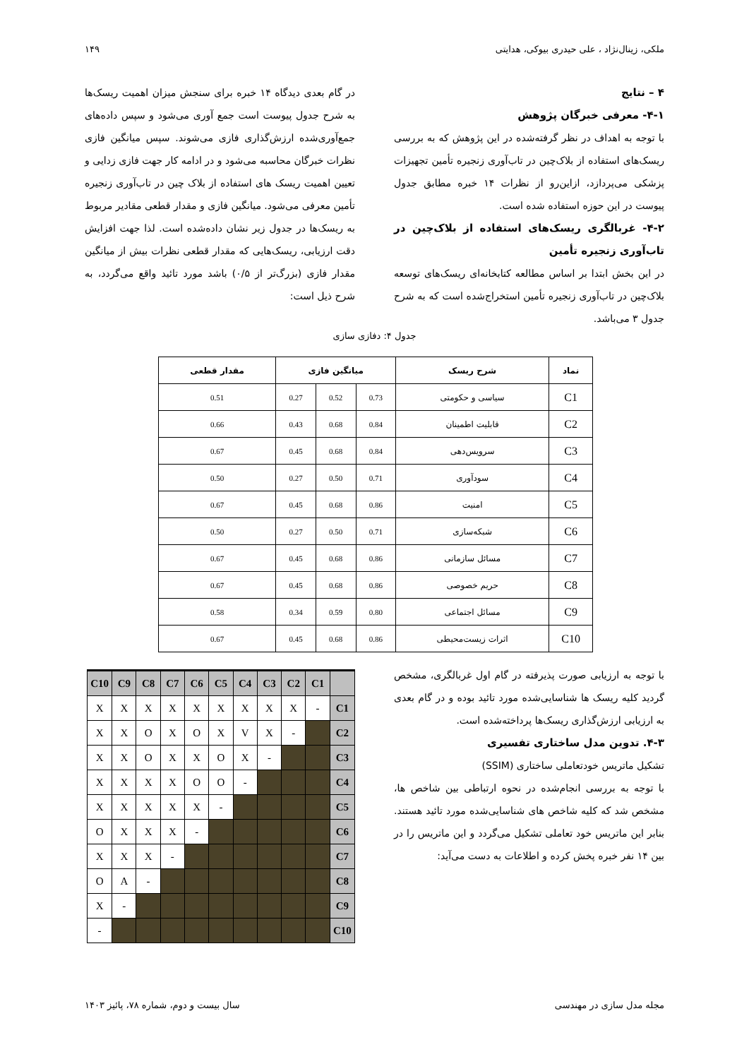ملکی، زینال‌نژاد ، علی حیدری بیوکی، هدایتی ۱۴۹
۴ – نتایج
۴-۱- معرفی خبرگان پژوهش
با توجه به اهداف در نظر گرفته‌شده در این پژوهش که به بررسی ریسک‌های استفاده از بلاک‌چین در تاب‌آوری زنجیره تأمین تجهیزات پزشکی می‌پردازد، ازاین‌رو از نظرات ۱۴ خبره مطابق جدول پیوست در این حوزه استفاده شده است.
۴-۲- غربالگری ریسک‌های استفاده از بلاک‌چین در تاب‌آوری زنجیره تأمین
در این بخش ابتدا بر اساس مطالعه کتابخانه‌ای ریسک‌های توسعه بلاک‌چین در تاب‌آوری زنجیره تأمین استخراج‌شده است که به شرح جدول ۳ می‌باشد.
در گام بعدی دیدگاه ۱۴ خبره برای سنجش میزان اهمیت ریسک‌ها به شرح جدول پیوست است جمع آوری می‌شود و سپس داده‌های جمع‌آوری‌شده ارزش‌گذاری فازی می‌شوند. سپس میانگین فازی نظرات خبرگان محاسبه می‌شود و در ادامه کار جهت فازی زدایی و تعیین اهمیت ریسک های استفاده از بلاک چین در تاب‌آوری زنجیره تأمین معرفی می‌شود. میانگین فازی و مقدار قطعی مقادیر مربوط به ریسک‌ها در جدول زیر نشان داده‌شده است. لذا جهت افزایش دقت ارزیابی، ریسک‌هایی که مقدار قطعی نظرات بیش از میانگین مقدار فازی (بزرگ‌تر از ۰/۵) باشد مورد تائید واقع می‌گردد، به شرح ذیل است:
جدول ۴: دفازی سازی
| نماد | شرح ریسک | میانگین فازی | | | مقدار قطعی |
| --- | --- | --- | --- | --- | --- |
| C1 | سیاسی و حکومتی | 0.73 | 0.52 | 0.27 | 0.51 |
| C2 | قابلیت اطمینان | 0.84 | 0.68 | 0.43 | 0.66 |
| C3 | سرویس‌دهی | 0.84 | 0.68 | 0.45 | 0.67 |
| C4 | سودآوری | 0.71 | 0.50 | 0.27 | 0.50 |
| C5 | امنیت | 0.86 | 0.68 | 0.45 | 0.67 |
| C6 | شبکه‌سازی | 0.71 | 0.50 | 0.27 | 0.50 |
| C7 | مسائل سازمانی | 0.86 | 0.68 | 0.45 | 0.67 |
| C8 | حریم خصوصی | 0.86 | 0.68 | 0.45 | 0.67 |
| C9 | مسائل اجتماعی | 0.80 | 0.59 | 0.34 | 0.58 |
| C10 | اثرات زیست‌محیطی | 0.86 | 0.68 | 0.45 | 0.67 |
با توجه به ارزیابی صورت پذیرفته در گام اول غربالگری، مشخص گردید کلیه ریسک ها شناسایی‌شده مورد تائید بوده و در گام بعدی به ارزیابی ارزش‌گذاری ریسک‌ها پرداخته‌شده است.
۴-۳. تدوین مدل ساختاری تفسیری
تشکیل ماتریس خودتعاملی ساختاری (SSIM)
با توجه به بررسی انجام‌شده در نحوه ارتباطی بین شاخص ها، مشخص شد که کلیه شاخص های شناسایی‌شده مورد تائید هستند. بنابر این ماتریس خود تعاملی تشکیل می‌گردد و این ماتریس را در بین ۱۴ نفر خبره پخش کرده و اطلاعات به دست می‌آید:
| C10 | C9 | C8 | C7 | C6 | C5 | C4 | C3 | C2 | C1 | |
| X | X | X | X | X | X | X | X | X | - | C1 |
| X | X | O | X | O | X | V | X | - | | C2 |
| X | X | O | X | X | O | X | - | | | C3 |
| X | X | X | X | O | O | - | | | | C4 |
| X | X | X | X | X | - | | | | | C5 |
| O | X | X | X | - | | | | | | C6 |
| X | X | X | - | | | | | | | C7 |
| O | A | - | | | | | | | | C8 |
| X | - | | | | | | | | | C9 |
| - | | | | | | | | | | C10 |
مجله مدل سازی در مهندسی سال بیست و دوم، شماره ۷۸، پائیز ۱۴۰۳